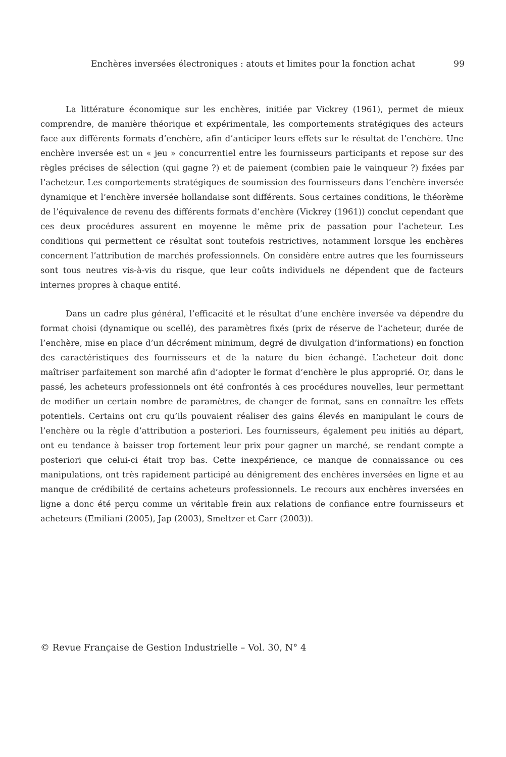Enchères inversées électroniques : atouts et limites pour la fonction achat 99
La littérature économique sur les enchères, initiée par Vickrey (1961), permet de mieux comprendre, de manière théorique et expérimentale, les comportements stratégiques des acteurs face aux différents formats d’enchère, afin d’anticiper leurs effets sur le résultat de l’enchère. Une enchère inversée est un « jeu » concurrentiel entre les fournisseurs participants et repose sur des règles précises de sélection (qui gagne ?) et de paiement (combien paie le vainqueur ?) fixées par l’acheteur. Les comportements stratégiques de soumission des fournisseurs dans l’enchère inversée dynamique et l’enchère inversée hollandaise sont différents. Sous certaines conditions, le théorème de l’équivalence de revenu des différents formats d’enchère (Vickrey (1961)) conclut cependant que ces deux procédures assurent en moyenne le même prix de passation pour l’acheteur. Les conditions qui permettent ce résultat sont toutefois restrictives, notamment lorsque les enchères concernent l’attribution de marchés professionnels. On considère entre autres que les fournisseurs sont tous neutres vis-à-vis du risque, que leur coûts individuels ne dépendent que de facteurs internes propres à chaque entité.
Dans un cadre plus général, l’efficacité et le résultat d’une enchère inversée va dépendre du format choisi (dynamique ou scellé), des paramètres fixés (prix de réserve de l’acheteur, durée de l’enchère, mise en place d’un décrément minimum, degré de divulgation d’informations) en fonction des caractéristiques des fournisseurs et de la nature du bien échangé. L’acheteur doit donc maîtriser parfaitement son marché afin d’adopter le format d’enchère le plus approprié. Or, dans le passé, les acheteurs professionnels ont été confrontés à ces procédures nouvelles, leur permettant de modifier un certain nombre de paramètres, de changer de format, sans en connaître les effets potentiels. Certains ont cru qu’ils pouvaient réaliser des gains élevés en manipulant le cours de l’enchère ou la règle d’attribution a posteriori. Les fournisseurs, également peu initiés au départ, ont eu tendance à baisser trop fortement leur prix pour gagner un marché, se rendant compte a posteriori que celui-ci était trop bas. Cette inexpérience, ce manque de connaissance ou ces manipulations, ont très rapidement participé au dénigrement des enchères inversées en ligne et au manque de crédibilité de certains acheteurs professionnels. Le recours aux enchères inversées en ligne a donc été perçu comme un véritable frein aux relations de confiance entre fournisseurs et acheteurs (Emiliani (2005), Jap (2003), Smeltzer et Carr (2003)).
© Revue Française de Gestion Industrielle – Vol. 30, N° 4